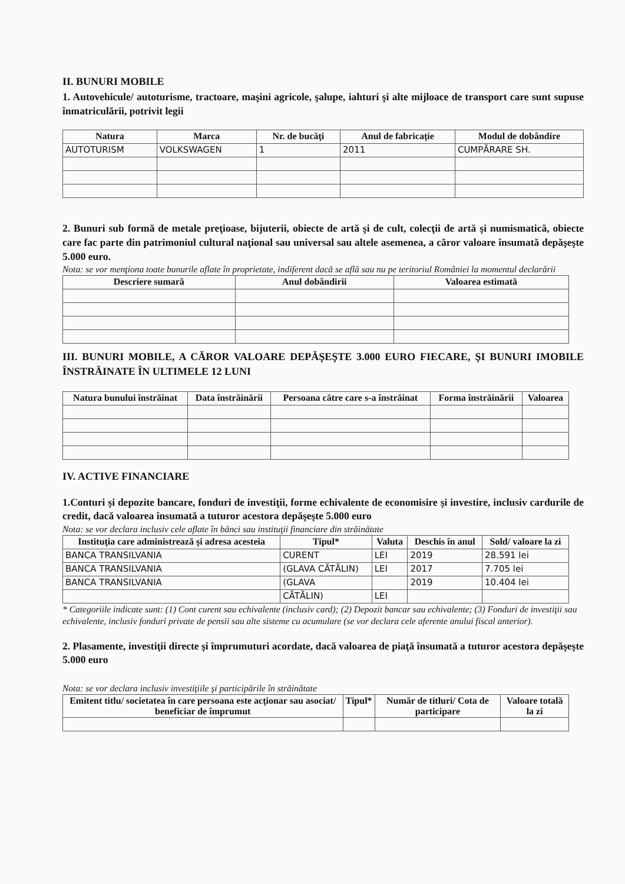II. BUNURI MOBILE
1. Autovehicule/ autoturisme, tractoare, maşini agricole, şalupe, iahturi şi alte mijloace de transport care sunt supuse înmatriculării, potrivit legii
| Natura | Marca | Nr. de bucăţi | Anul de fabricaţie | Modul de dobândire |
| --- | --- | --- | --- | --- |
| AUTOTURISM | VOLKSWAGEN | 1 | 2011 | CUMPĂRARE SH. |
2. Bunuri sub formă de metale preţioase, bijuterii, obiecte de artă şi de cult, colecţii de artă şi numismatică, obiecte care fac parte din patrimoniul cultural naţional sau universal sau altele asemenea, a căror valoare însumată depăşeşte 5.000 euro.
Nota: se vor menţiona toate bunurile aflate în proprietate, indiferent dacă se află sau nu pe teritoriul României la momentul declarării
| Descriere sumară | Anul dobândirii | Valoarea estimată |
| --- | --- | --- |
III. BUNURI MOBILE, A CĂROR VALOARE DEPĂŞEŞTE 3.000 EURO FIECARE, ŞI BUNURI IMOBILE ÎNSTRĂINATE ÎN ULTIMELE 12 LUNI
| Natura bunului înstrăinat | Data înstrăinării | Persoana către care s-a înstrăinat | Forma înstrăinării | Valoarea |
| --- | --- | --- | --- | --- |
IV. ACTIVE FINANCIARE
1.Conturi şi depozite bancare, fonduri de investiţii, forme echivalente de economisire şi investire, inclusiv cardurile de credit, dacă valoarea însumată a tuturor acestora depăşeşte 5.000 euro
Nota: se vor declara inclusiv cele aflate în bănci sau instituţii financiare din străinătate
| Instituţia care administrează şi adresa acesteia | Tipul* | Valuta | Deschis în anul | Sold/ valoare la zi |
| --- | --- | --- | --- | --- |
| BANCA TRANSILVANIA | CURENT | LEI | 2019 | 28.591 lei |
| BANCA TRANSILVANIA | (GLAVA CĂTĂLIN) | LEI | 2017 | 7.705 lei |
| BANCA TRANSILVANIA | (GLAVA | | 2019 | 10.404 lei |
| | CĂTĂLIN) | LEI | | |
* Categoriile indicate sunt: (1) Cont curent sau echivalente (inclusiv card); (2) Depozit bancar sau echivalente; (3) Fonduri de investiţii sau echivalente, inclusiv fonduri private de pensii sau alte sisteme cu acumulare (se vor declara cele aferente anului fiscal anterior).
2. Plasamente, investiţii directe şi împrumuturi acordate, dacă valoarea de piaţă însumată a tuturor acestora depăşeşte 5.000 euro
Nota: se vor declara inclusiv investiţiile şi participările în străinătate
| Emitent titlu/ societatea în care persoana este acţionar sau asociat/ beneficiar de împrumut | Tipul* | Număr de titluri/ Cota de participare | Valoare totală la zi |
| --- | --- | --- | --- |